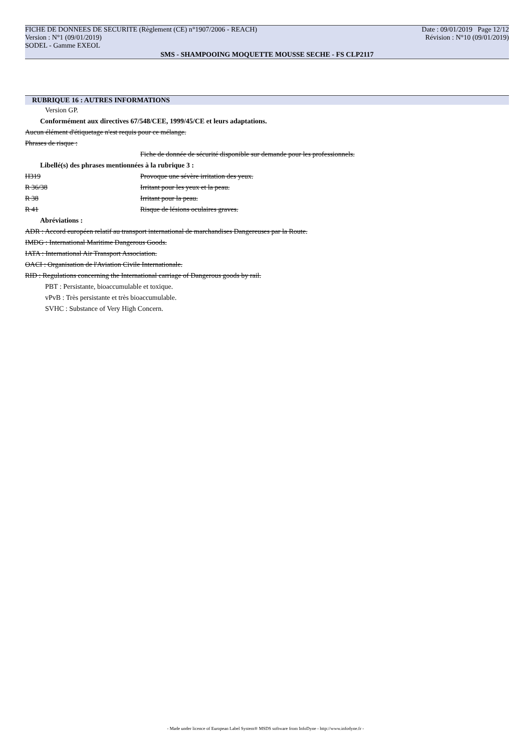FICHE DE DONNEES DE SECURITE (Règlement (CE) n°1907/2006 - REACH) Date : 09/01/2019 Page 12/12
Version : N°1 (09/01/2019) Révision : N°10 (09/01/2019)
SODEL - Gamme EXEOL
SMS - SHAMPOOING MOQUETTE MOUSSE SECHE - FS CLP2117
RUBRIQUE 16 : AUTRES INFORMATIONS
Version GP.
Conformément aux directives 67/548/CEE, 1999/45/CE et leurs adaptations.
Aucun élément d'étiquetage n'est requis pour ce mélange.
Phrases de risque :
Fiche de donnée de sécurité disponible sur demande pour les professionnels.
Libellé(s) des phrases mentionnées à la rubrique 3 :
H319 Provoque une sévère irritation des yeux.
R 36/38 Irritant pour les yeux et la peau.
R 38 Irritant pour la peau.
R 41 Risque de lésions oculaires graves.
Abréviations :
ADR : Accord européen relatif au transport international de marchandises Dangereuses par la Route.
IMDG : International Maritime Dangerous Goods.
IATA : International Air Transport Association.
OACI : Organisation de l'Aviation Civile Internationale.
RID : Regulations concerning the International carriage of Dangerous goods by rail.
PBT : Persistante, bioaccumulable et toxique.
vPvB : Très persistante et très bioaccumulable.
SVHC : Substance of Very High Concern.
- Made under licence of European Label System® MSDS software from InfoDyne - http://www.infodyne.fr -